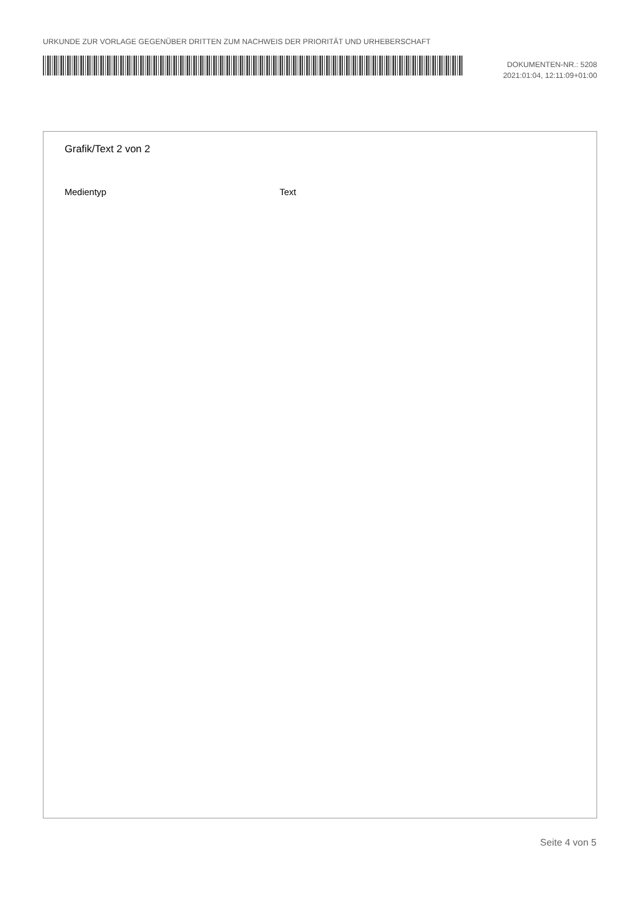URKUNDE ZUR VORLAGE GEGENÜBER DRITTEN ZUM NACHWEIS DER PRIORITÄT UND URHEBERSCHAFT
DOKUMENTEN-NR.: 5208
2021:01:04, 12:11:09+01:00
Grafik/Text 2 von 2
Medientyp Text
Seite 4 von 5